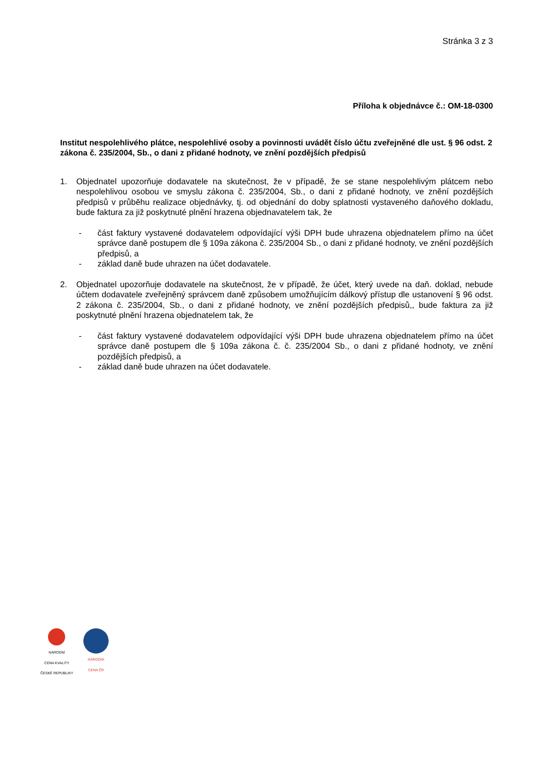Stránka 3 z 3
Příloha k objednávce č.: OM-18-0300
Institut nespolehlivého plátce, nespolehlivé osoby a povinnosti uvádět číslo účtu zveřejněné dle ust. § 96 odst. 2 zákona č. 235/2004, Sb., o dani z přidané hodnoty, ve znění pozdějších předpisů
1. Objednatel upozorňuje dodavatele na skutečnost, že v případě, že se stane nespolehlivým plátcem nebo nespolehlivou osobou ve smyslu zákona č. 235/2004, Sb., o dani z přidané hodnoty, ve znění pozdějších předpisů v průběhu realizace objednávky, tj. od objednání do doby splatnosti vystaveného daňového dokladu, bude faktura za již poskytnuté plnění hrazena objednavatelem tak, že
- část faktury vystavené dodavatelem odpovídající výši DPH bude uhrazena objednatelem přímo na účet správce daně postupem dle § 109a zákona č. 235/2004 Sb., o dani z přidané hodnoty, ve znění pozdějších předpisů, a
- základ daně bude uhrazen na účet dodavatele.
2. Objednatel upozorňuje dodavatele na skutečnost, že v případě, že účet, který uvede na daň. doklad, nebude účtem dodavatele zveřejněný správcem daně způsobem umožňujícím dálkový přístup dle ustanovení § 96 odst. 2 zákona č. 235/2004, Sb., o dani z přidané hodnoty, ve znění pozdějších předpisů,, bude faktura za již poskytnuté plnění hrazena objednatelem tak, že
- část faktury vystavené dodavatelem odpovídající výši DPH bude uhrazena objednatelem přímo na účet správce daně postupem dle § 109a zákona č. č. 235/2004 Sb., o dani z přidané hodnoty, ve znění pozdějších předpisů, a
- základ daně bude uhrazen na účet dodavatele.
NÁRODNÍ
CENA KVALITY
ČESKÉ REPUBLIKY
NÁRODNÍ
CENA ČR